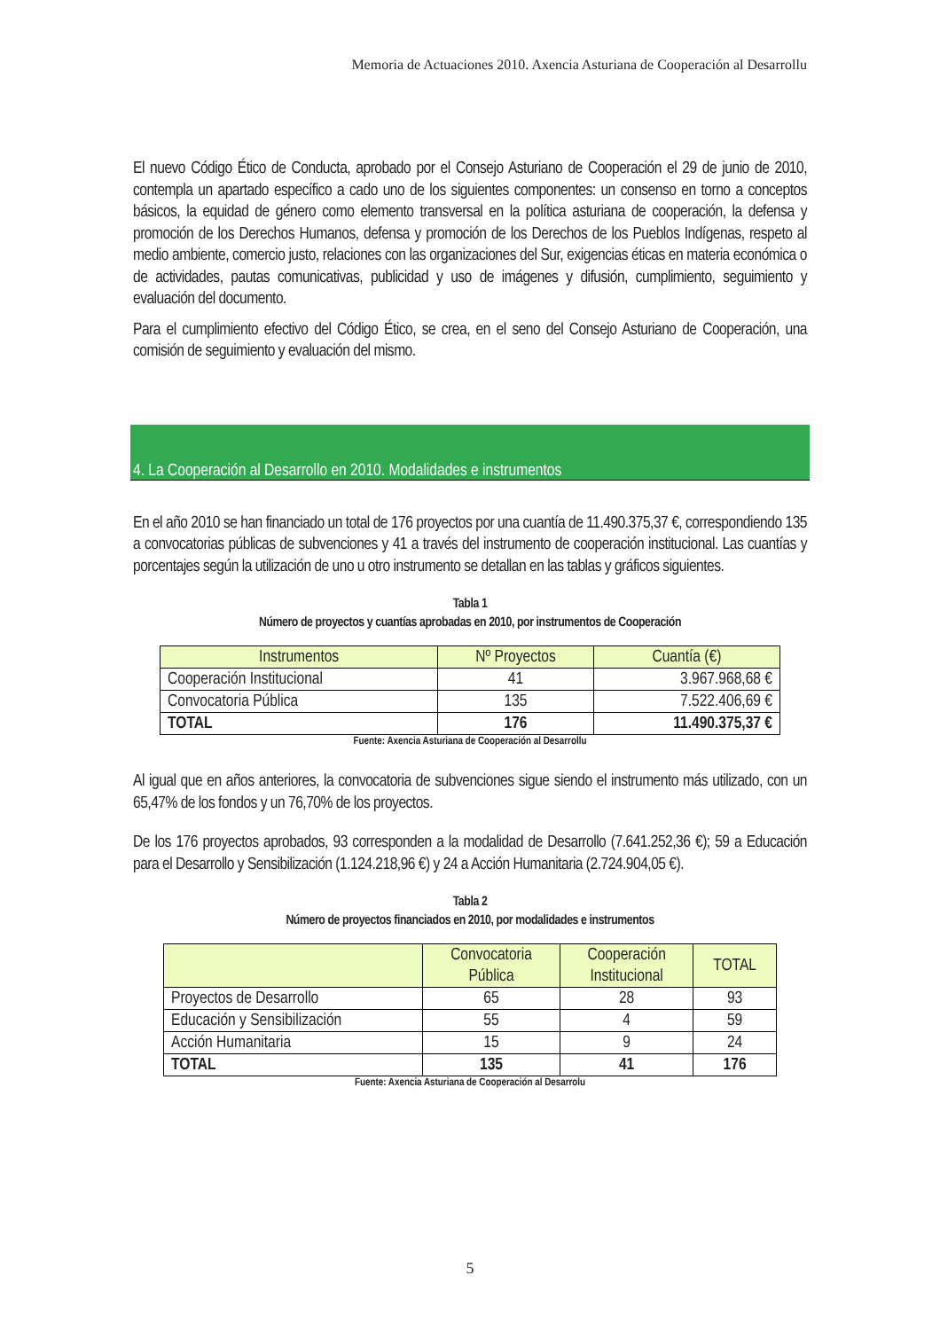Memoria de Actuaciones 2010. Axencia Asturiana de Cooperación al Desarrollu
El nuevo Código Ético de Conducta, aprobado por el Consejo Asturiano de Cooperación el 29 de junio de 2010, contempla un apartado específico a cado uno de los siguientes componentes: un consenso en torno a conceptos básicos, la equidad de género como elemento transversal en la política asturiana de cooperación, la defensa y promoción de los Derechos Humanos, defensa y promoción de los Derechos de los Pueblos Indígenas, respeto al medio ambiente, comercio justo, relaciones con las organizaciones del Sur, exigencias éticas en materia económica o de actividades, pautas comunicativas, publicidad y uso de imágenes y difusión, cumplimiento, seguimiento y evaluación del documento.
Para el cumplimiento efectivo del Código Ético, se crea, en el seno del Consejo Asturiano de Cooperación, una comisión de seguimiento y evaluación del mismo.
4. La Cooperación al Desarrollo en 2010. Modalidades e instrumentos
En el año 2010 se han financiado un total de 176 proyectos por una cuantía de 11.490.375,37 €, correspondiendo 135 a convocatorias públicas de subvenciones y 41 a través del instrumento de cooperación institucional. Las cuantías y porcentajes según la utilización de uno u otro instrumento se detallan en las tablas y gráficos siguientes.
Tabla 1
Número de proyectos y cuantías aprobadas en 2010, por instrumentos de Cooperación
| Instrumentos | Nº Proyectos | Cuantía (€) |
| --- | --- | --- |
| Cooperación Institucional | 41 | 3.967.968,68 € |
| Convocatoria Pública | 135 | 7.522.406,69 € |
| TOTAL | 176 | 11.490.375,37 € |
Fuente: Axencia Asturiana de Cooperación al Desarrollu
Al igual que en años anteriores, la convocatoria de subvenciones sigue siendo el instrumento más utilizado, con un 65,47% de los fondos y un 76,70% de los proyectos.
De los 176 proyectos aprobados, 93 corresponden a la modalidad de Desarrollo (7.641.252,36 €); 59 a Educación para el Desarrollo y Sensibilización (1.124.218,96 €) y 24 a Acción Humanitaria (2.724.904,05 €).
Tabla 2
Número de proyectos financiados en 2010, por modalidades e instrumentos
| | Convocatoria Pública | Cooperación Institucional | TOTAL |
| --- | --- | --- | --- |
| Proyectos de Desarrollo | 65 | 28 | 93 |
| Educación y Sensibilización | 55 | 4 | 59 |
| Acción Humanitaria | 15 | 9 | 24 |
| TOTAL | 135 | 41 | 176 |
Fuente: Axencia Asturiana de Cooperación al Desarrolu
5